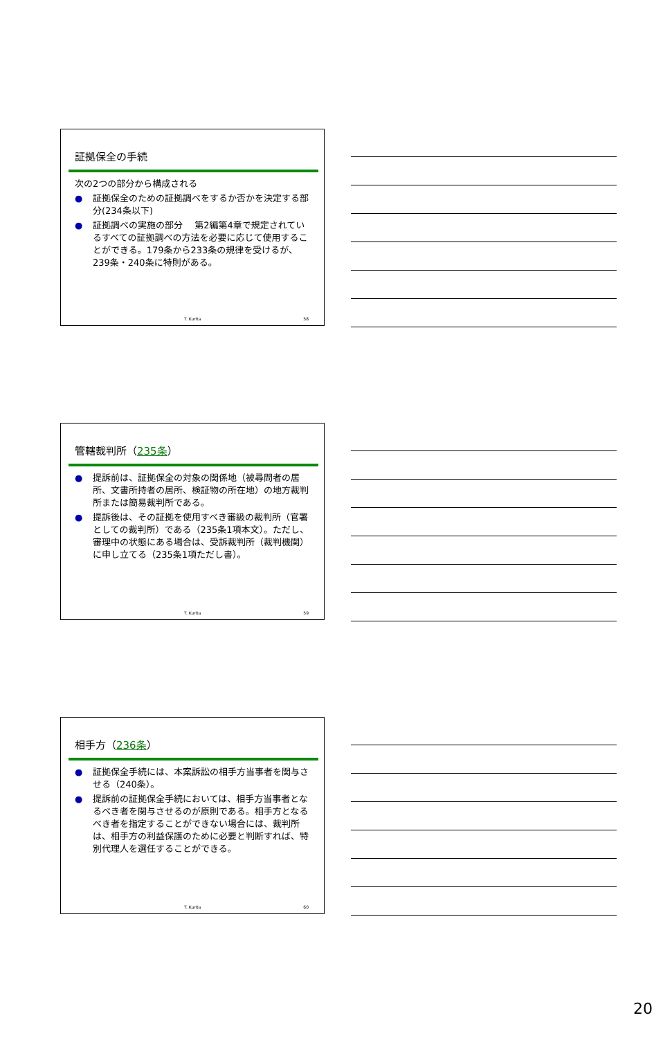証拠保全の手続
次の2つの部分から構成される
● 証拠保全のための証拠調べをするか否かを決定する部分(234条以下)
● 証拠調べの実施の部分　 第2編第4章で規定されているすべての証拠調べの方法を必要に応じて使用することができる。179条から233条の規律を受けるが、239条・240条に特則がある。
T. Kurita 58
管轄裁判所（235条）
● 提訴前は、証拠保全の対象の関係地（被尋問者の居所、文書所持者の居所、検証物の所在地）の地方裁判所または簡易裁判所である。
● 提訴後は、その証拠を使用すべき審級の裁判所（官署としての裁判所）である（235条1項本文）。ただし、審理中の状態にある場合は、受訴裁判所（裁判機関）に申し立てる（235条1項ただし書）。
T. Kurita 59
相手方（236条）
● 証拠保全手続には、本案訴訟の相手方当事者を関与させる（240条）。
● 提訴前の証拠保全手続においては、相手方当事者となるべき者を関与させるのが原則である。相手方となるべき者を指定することができない場合には、裁判所は、相手方の利益保護のために必要と判断すれば、特別代理人を選任することができる。
T. Kurita 60
20